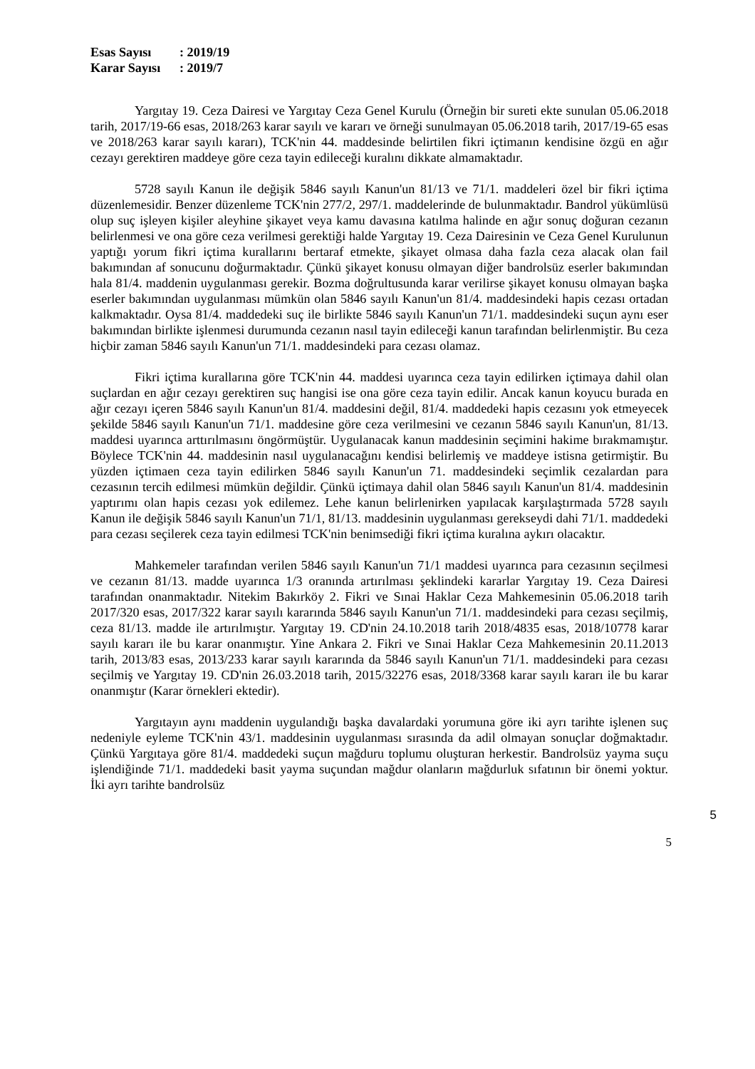Esas Sayısı: 2019/19
Karar Sayısı: 2019/7
Yargıtay 19. Ceza Dairesi ve Yargıtay Ceza Genel Kurulu (Örneğin bir sureti ekte sunulan 05.06.2018 tarih, 2017/19-66 esas, 2018/263 karar sayılı ve kararı ve örneği sunulmayan 05.06.2018 tarih, 2017/19-65 esas ve 2018/263 karar sayılı kararı), TCK'nin 44. maddesinde belirtilen fikri içtimanın kendisine özgü en ağır cezayı gerektiren maddeye göre ceza tayin edileceği kuralını dikkate almamaktadır.
5728 sayılı Kanun ile değişik 5846 sayılı Kanun'un 81/13 ve 71/1. maddeleri özel bir fikri içtima düzenlemesidir. Benzer düzenleme TCK'nin 277/2, 297/1. maddelerinde de bulunmaktadır. Bandrol yükümlüsü olup suç işleyen kişiler aleyhine şikayet veya kamu davasına katılma halinde en ağır sonuç doğuran cezanın belirlenmesi ve ona göre ceza verilmesi gerektiği halde Yargıtay 19. Ceza Dairesinin ve Ceza Genel Kurulunun yaptığı yorum fikri içtima kurallarını bertaraf etmekte, şikayet olmasa daha fazla ceza alacak olan fail bakımından af sonucunu doğurmaktadır. Çünkü şikayet konusu olmayan diğer bandrolsüz eserler bakımından hala 81/4. maddenin uygulanması gerekir. Bozma doğrultusunda karar verilirse şikayet konusu olmayan başka eserler bakımından uygulanması mümkün olan 5846 sayılı Kanun'un 81/4. maddesindeki hapis cezası ortadan kalkmaktadır. Oysa 81/4. maddedeki suç ile birlikte 5846 sayılı Kanun'un 71/1. maddesindeki suçun aynı eser bakımından birlikte işlenmesi durumunda cezanın nasıl tayin edileceği kanun tarafından belirlenmiştir. Bu ceza hiçbir zaman 5846 sayılı Kanun'un 71/1. maddesindeki para cezası olamaz.
Fikri içtima kurallarına göre TCK'nin 44. maddesi uyarınca ceza tayin edilirken içtimaya dahil olan suçlardan en ağır cezayı gerektiren suç hangisi ise ona göre ceza tayin edilir. Ancak kanun koyucu burada en ağır cezayı içeren 5846 sayılı Kanun'un 81/4. maddesini değil, 81/4. maddedeki hapis cezasını yok etmeyecek şekilde 5846 sayılı Kanun'un 71/1. maddesine göre ceza verilmesini ve cezanın 5846 sayılı Kanun'un, 81/13. maddesi uyarınca arttırılmasını öngörmüştür. Uygulanacak kanun maddesinin seçimini hakime bırakmamıştır. Böylece TCK'nin 44. maddesinin nasıl uygulanacağını kendisi belirlemiş ve maddeye istisna getirmiştir. Bu yüzden içtimaen ceza tayin edilirken 5846 sayılı Kanun'un 71. maddesindeki seçimlik cezalardan para cezasının tercih edilmesi mümkün değildir. Çünkü içtimaya dahil olan 5846 sayılı Kanun'un 81/4. maddesinin yaptırımı olan hapis cezası yok edilemez. Lehe kanun belirlenirken yapılacak karşılaştırmada 5728 sayılı Kanun ile değişik 5846 sayılı Kanun'un 71/1, 81/13. maddesinin uygulanması gerekseydi dahi 71/1. maddedeki para cezası seçilerek ceza tayin edilmesi TCK'nin benimsediği fikri içtima kuralına aykırı olacaktır.
Mahkemeler tarafından verilen 5846 sayılı Kanun'un 71/1 maddesi uyarınca para cezasının seçilmesi ve cezanın 81/13. madde uyarınca 1/3 oranında artırılması şeklindeki kararlar Yargıtay 19. Ceza Dairesi tarafından onanmaktadır. Nitekim Bakırköy 2. Fikri ve Sınai Haklar Ceza Mahkemesinin 05.06.2018 tarih 2017/320 esas, 2017/322 karar sayılı kararında 5846 sayılı Kanun'un 71/1. maddesindeki para cezası seçilmiş, ceza 81/13. madde ile artırılmıştır. Yargıtay 19. CD'nin 24.10.2018 tarih 2018/4835 esas, 2018/10778 karar sayılı kararı ile bu karar onanmıştır. Yine Ankara 2. Fikri ve Sınai Haklar Ceza Mahkemesinin 20.11.2013 tarih, 2013/83 esas, 2013/233 karar sayılı kararında da 5846 sayılı Kanun'un 71/1. maddesindeki para cezası seçilmiş ve Yargıtay 19. CD'nin 26.03.2018 tarih, 2015/32276 esas, 2018/3368 karar sayılı kararı ile bu karar onanmıştır (Karar örnekleri ektedir).
Yargıtayın aynı maddenin uygulandığı başka davalardaki yorumuna göre iki ayrı tarihte işlenen suç nedeniyle eyleme TCK'nin 43/1. maddesinin uygulanması sırasında da adil olmayan sonuçlar doğmaktadır. Çünkü Yargıtaya göre 81/4. maddedeki suçun mağduru toplumu oluşturan herkestir. Bandrolsüz yayma suçu işlendiğinde 71/1. maddedeki basit yayma suçundan mağdur olanların mağdurluk sıfatının bir önemi yoktur. İki ayrı tarihte bandrolsüz
5
5